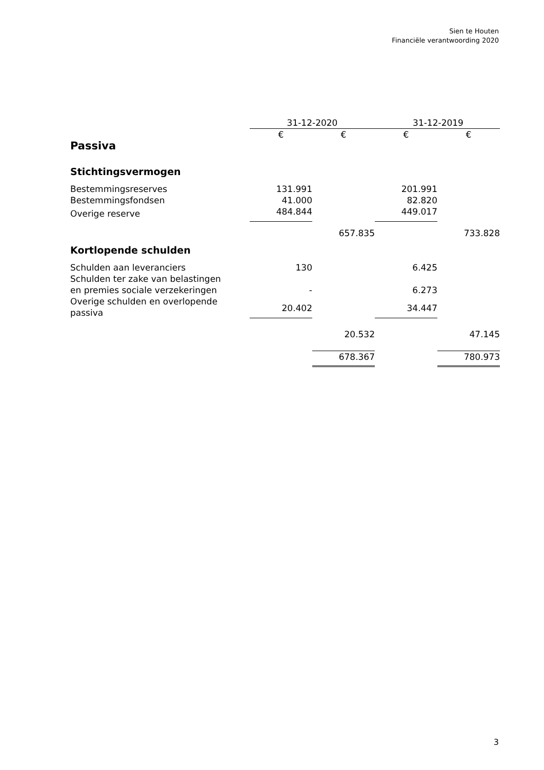Sien te Houten
Financiële verantwoording 2020
| | 31-12-2020 | | 31-12-2019 | |
| | € | € | € | € |
| Passiva | | | | |
| Stichtingsvermogen | | | | |
| Bestemmingsreserves | 131.991 | | 201.991 | |
| Bestemmingsfondsen | 41.000 | | 82.820 | |
| Overige reserve | 484.844 | | 449.017 | |
| | | 657.835 | | 733.828 |
| Kortlopende schulden | | | | |
| Schulden aan leveranciers | 130 | | 6.425 | |
| Schulden ter zake van belastingen en premies sociale verzekeringen | - | | 6.273 | |
| Overige schulden en overlopende passiva | 20.402 | | 34.447 | |
| | | 20.532 | | 47.145 |
| | | 678.367 | | 780.973 |
3